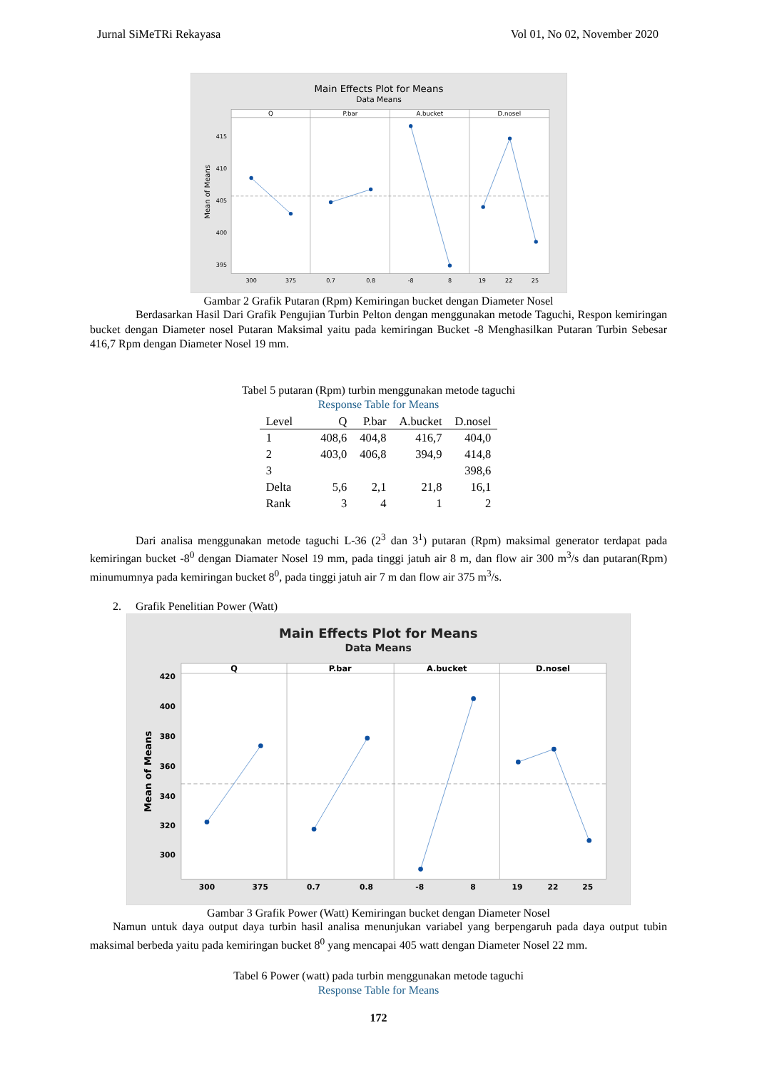Jurnal SiMeTRi Rekayasa Vol 01, No 02, November 2020
Main Effects Plot for Means
Data Means
Q
P.bar
A.bucket
D.nosel
415
410
405
400
395
Mean of Means
300
375
0.7
0.8
-8
8
19
22
25
Gambar 2 Grafik Putaran (Rpm) Kemiringan bucket dengan Diameter Nosel
Berdasarkan Hasil Dari Grafik Pengujian Turbin Pelton dengan menggunakan metode Taguchi, Respon kemiringan bucket dengan Diameter nosel Putaran Maksimal yaitu pada kemiringan Bucket -8 Menghasilkan Putaran Turbin Sebesar 416,7 Rpm dengan Diameter Nosel 19 mm.
Tabel 5 putaran (Rpm) turbin menggunakan metode taguchi
Response Table for Means
| Level | Q | P.bar | A.bucket | D.nosel |
| --- | --- | --- | --- | --- |
| 1 | 408,6 | 404,8 | 416,7 | 404,0 |
| 2 | 403,0 | 406,8 | 394,9 | 414,8 |
| 3 | | | | 398,6 |
| Delta | 5,6 | 2,1 | 21,8 | 16,1 |
| Rank | 3 | 4 | 1 | 2 |
Dari analisa menggunakan metode taguchi L-36 (2<sup>3</sup> dan 3<sup>1</sup>) putaran (Rpm) maksimal generator terdapat pada kemiringan bucket -8<sup>0</sup> dengan Diamater Nosel 19 mm, pada tinggi jatuh air 8 m, dan flow air 300 m<sup>3</sup>/s dan putaran(Rpm) minumumnya pada kemiringan bucket 8<sup>0</sup>, pada tinggi jatuh air 7 m dan flow air 375 m<sup>3</sup>/s.
2. Grafik Penelitian Power (Watt)
Main Effects Plot for Means
Data Means
Q
P.bar
A.bucket
D.nosel
420
400
380
360
340
320
300
Mean of Means
300
375
0.7
0.8
-8
8
19
22
25
Gambar 3 Grafik Power (Watt) Kemiringan bucket dengan Diameter Nosel
Namun untuk daya output daya turbin hasil analisa menunjukan variabel yang berpengaruh pada daya output tubin maksimal berbeda yaitu pada kemiringan bucket 8<sup>0</sup> yang mencapai 405 watt dengan Diameter Nosel 22 mm.
Tabel 6 Power (watt) pada turbin menggunakan metode taguchi
Response Table for Means
172